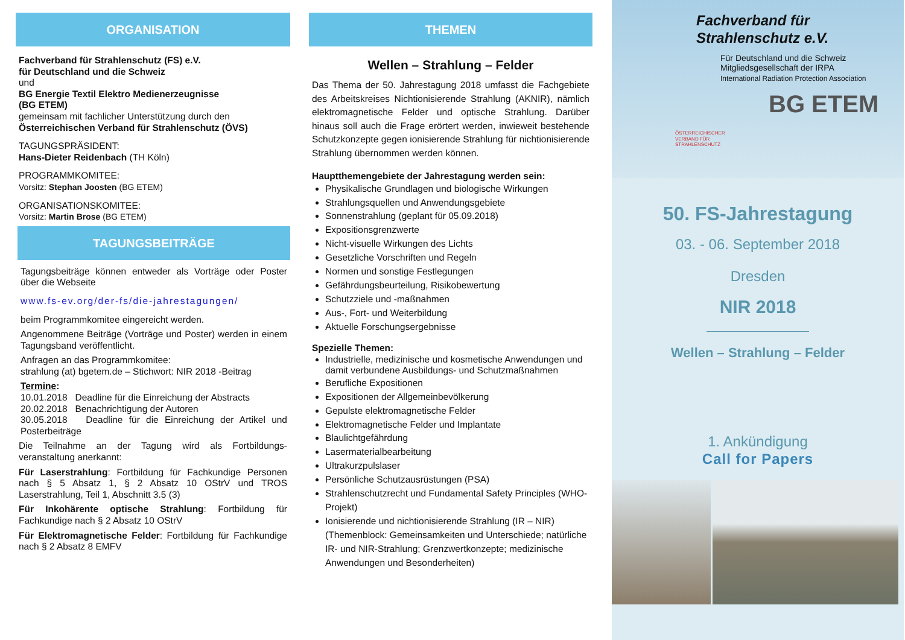ORGANISATION
Fachverband für Strahlenschutz (FS) e.V.
für Deutschland und die Schweiz
und
BG Energie Textil Elektro Medienerzeugnisse
(BG ETEM)
gemeinsam mit fachlicher Unterstützung durch den
Österreichischen Verband für Strahlenschutz (ÖVS)
TAGUNGSPRÄSIDENT:
Hans-Dieter Reidenbach (TH Köln)
PROGRAMMKOMITEE:
Vorsitz: Stephan Joosten (BG ETEM)
ORGANISATIONSKOMITEE:
Vorsitz: Martin Brose (BG ETEM)
TAGUNGSBEITRÄGE
Tagungsbeiträge können entweder als Vorträge oder Poster über die Webseite
www.fs-ev.org/der-fs/die-jahrestagungen/
beim Programmkomitee eingereicht werden.
Angenommene Beiträge (Vorträge und Poster) werden in einem Tagungsband veröffentlicht.
Anfragen an das Programmkomitee:
strahlung (at) bgetem.de – Stichwort: NIR 2018 -Beitrag
Termine:
10.01.2018 Deadline für die Einreichung der Abstracts
20.02.2018 Benachrichtigung der Autoren
30.05.2018 Deadline für die Einreichung der Artikel und Posterbeiträge
Die Teilnahme an der Tagung wird als Fortbildungs-veranstaltung anerkannt:
Für Laserstrahlung: Fortbildung für Fachkundige Personen nach § 5 Absatz 1, § 2 Absatz 10 OStrV und TROS Laserstrahlung, Teil 1, Abschnitt 3.5 (3)
Für Inkohärente optische Strahlung: Fortbildung für Fachkundige nach § 2 Absatz 10 OStrV
Für Elektromagnetische Felder: Fortbildung für Fachkundige nach § 2 Absatz 8 EMFV
THEMEN
Wellen – Strahlung – Felder
Das Thema der 50. Jahrestagung 2018 umfasst die Fachgebiete des Arbeitskreises Nichtionisierende Strahlung (AKNIR), nämlich elektromagnetische Felder und optische Strahlung. Darüber hinaus soll auch die Frage erörtert werden, inwieweit bestehende Schutzkonzepte gegen ionisierende Strahlung für nichtionisierende Strahlung übernommen werden können.
Hauptthemengebiete der Jahrestagung werden sein:
Physikalische Grundlagen und biologische Wirkungen
Strahlungsquellen und Anwendungsgebiete
Sonnenstrahlung (geplant für 05.09.2018)
Expositionsgrenzwerte
Nicht-visuelle Wirkungen des Lichts
Gesetzliche Vorschriften und Regeln
Normen und sonstige Festlegungen
Gefährdungsbeurteilung, Risikobewertung
Schutzziele und -maßnahmen
Aus-, Fort- und Weiterbildung
Aktuelle Forschungsergebnisse
Spezielle Themen:
Industrielle, medizinische und kosmetische Anwendungen und damit verbundene Ausbildungs- und Schutzmaßnahmen
Berufliche Expositionen
Expositionen der Allgemeinbevölkerung
Gepulste elektromagnetische Felder
Elektromagnetische Felder und Implantate
Blaulichtgefährdung
Lasermaterialbearbeitung
Ultrakurzpulslaser
Persönliche Schutzausrüstungen (PSA)
Strahlenschutzrecht und Fundamental Safety Principles (WHO-Projekt)
Ionisierende und nichtionisierende Strahlung (IR – NIR) (Themenblock: Gemeinsamkeiten und Unterschiede; natürliche IR- und NIR-Strahlung; Grenzwertkonzepte; medizinische Anwendungen und Besonderheiten)
Fachverband für
Strahlenschutz e.V.
Für Deutschland und die Schweiz
Mitgliedsgesellschaft der IRPA
International Radiation Protection Association
BG ETEM
ÖSTERREICHISCHER
VERBAND FÜR
STRAHLENSCHUTZ
50. FS-Jahrestagung
03. - 06. September 2018
Dresden
NIR 2018
Wellen – Strahlung – Felder
1. Ankündigung
Call for Papers